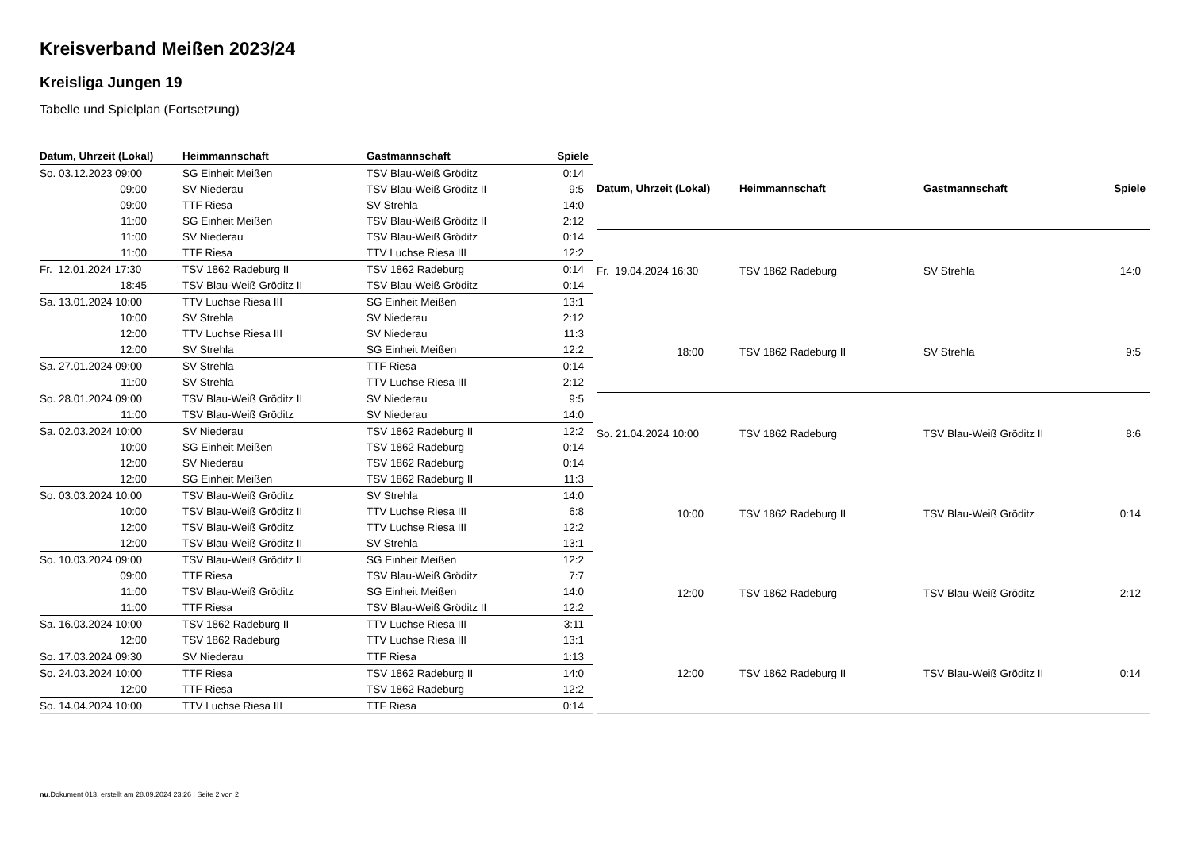Kreisverband Meißen 2023/24
Kreisliga Jungen 19
Tabelle und Spielplan (Fortsetzung)
| Datum, Uhrzeit (Lokal) | Heimmannschaft | Gastmannschaft | Spiele |
| --- | --- | --- | --- |
| So. 03.12.2023 09:00 | SG Einheit Meißen | TSV Blau-Weiß Gröditz | 0:14 |
| 09:00 | SV Niederau | TSV Blau-Weiß Gröditz II | 9:5 |
| 09:00 | TTF Riesa | SV Strehla | 14:0 |
| 11:00 | SG Einheit Meißen | TSV Blau-Weiß Gröditz II | 2:12 |
| 11:00 | SV Niederau | TSV Blau-Weiß Gröditz | 0:14 |
| 11:00 | TTF Riesa | TTV Luchse Riesa III | 12:2 |
| Fr. 12.01.2024 17:30 | TSV 1862 Radeburg II | TSV 1862 Radeburg | 0:14 |
| 18:45 | TSV Blau-Weiß Gröditz II | TSV Blau-Weiß Gröditz | 0:14 |
| Sa. 13.01.2024 10:00 | TTV Luchse Riesa III | SG Einheit Meißen | 13:1 |
| 10:00 | SV Strehla | SV Niederau | 2:12 |
| 12:00 | TTV Luchse Riesa III | SV Niederau | 11:3 |
| 12:00 | SV Strehla | SG Einheit Meißen | 12:2 |
| Sa. 27.01.2024 09:00 | SV Strehla | TTF Riesa | 0:14 |
| 11:00 | SV Strehla | TTV Luchse Riesa III | 2:12 |
| So. 28.01.2024 09:00 | TSV Blau-Weiß Gröditz II | SV Niederau | 9:5 |
| 11:00 | TSV Blau-Weiß Gröditz | SV Niederau | 14:0 |
| Sa. 02.03.2024 10:00 | SV Niederau | TSV 1862 Radeburg II | 12:2 |
| 10:00 | SG Einheit Meißen | TSV 1862 Radeburg | 0:14 |
| 12:00 | SV Niederau | TSV 1862 Radeburg | 0:14 |
| 12:00 | SG Einheit Meißen | TSV 1862 Radeburg II | 11:3 |
| So. 03.03.2024 10:00 | TSV Blau-Weiß Gröditz | SV Strehla | 14:0 |
| 10:00 | TSV Blau-Weiß Gröditz II | TTV Luchse Riesa III | 6:8 |
| 12:00 | TSV Blau-Weiß Gröditz | TTV Luchse Riesa III | 12:2 |
| 12:00 | TSV Blau-Weiß Gröditz II | SV Strehla | 13:1 |
| So. 10.03.2024 09:00 | TSV Blau-Weiß Gröditz II | SG Einheit Meißen | 12:2 |
| 09:00 | TTF Riesa | TSV Blau-Weiß Gröditz | 7:7 |
| 11:00 | TSV Blau-Weiß Gröditz | SG Einheit Meißen | 14:0 |
| 11:00 | TTF Riesa | TSV Blau-Weiß Gröditz II | 12:2 |
| Sa. 16.03.2024 10:00 | TSV 1862 Radeburg II | TTV Luchse Riesa III | 3:11 |
| 12:00 | TSV 1862 Radeburg | TTV Luchse Riesa III | 13:1 |
| So. 17.03.2024 09:30 | SV Niederau | TTF Riesa | 1:13 |
| So. 24.03.2024 10:00 | TTF Riesa | TSV 1862 Radeburg II | 14:0 |
| 12:00 | TTF Riesa | TSV 1862 Radeburg | 12:2 |
| So. 14.04.2024 10:00 | TTV Luchse Riesa III | TTF Riesa | 0:14 |
| Datum, Uhrzeit (Lokal) | Heimmannschaft | Gastmannschaft | Spiele |
| --- | --- | --- | --- |
| Fr. 19.04.2024 16:30 | TSV 1862 Radeburg | SV Strehla | 14:0 |
| 18:00 | TSV 1862 Radeburg II | SV Strehla | 9:5 |
| So. 21.04.2024 10:00 | TSV 1862 Radeburg | TSV Blau-Weiß Gröditz II | 8:6 |
| 10:00 | TSV 1862 Radeburg II | TSV Blau-Weiß Gröditz | 0:14 |
| 12:00 | TSV 1862 Radeburg | TSV Blau-Weiß Gröditz | 2:12 |
| 12:00 | TSV 1862 Radeburg II | TSV Blau-Weiß Gröditz II | 0:14 |
nu.Dokument 013, erstellt am 28.09.2024 23:26 | Seite 2 von 2